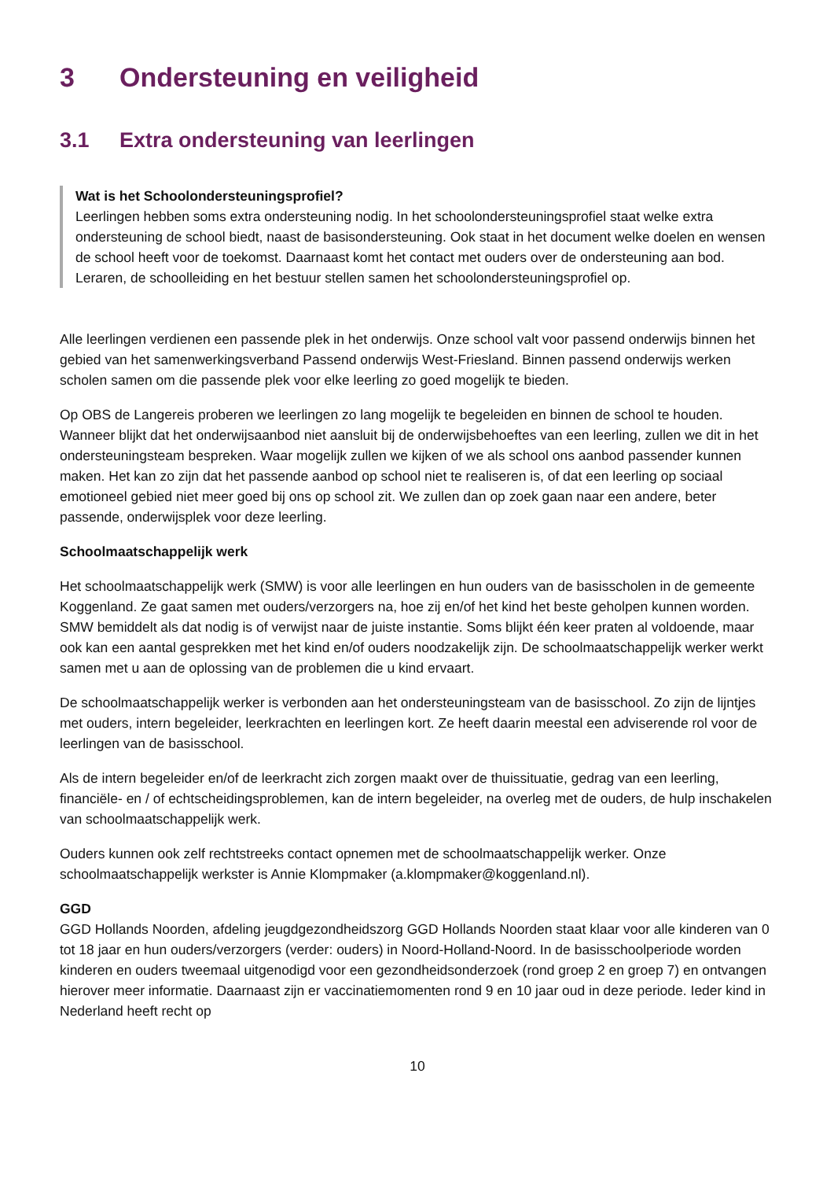3 Ondersteuning en veiligheid
3.1 Extra ondersteuning van leerlingen
Wat is het Schoolondersteuningsprofiel?
Leerlingen hebben soms extra ondersteuning nodig. In het schoolondersteuningsprofiel staat welke extra ondersteuning de school biedt, naast de basisondersteuning. Ook staat in het document welke doelen en wensen de school heeft voor de toekomst. Daarnaast komt het contact met ouders over de ondersteuning aan bod. Leraren, de schoolleiding en het bestuur stellen samen het schoolondersteuningsprofiel op.
Alle leerlingen verdienen een passende plek in het onderwijs. Onze school valt voor passend onderwijs binnen het gebied van het samenwerkingsverband Passend onderwijs West-Friesland. Binnen passend onderwijs werken scholen samen om die passende plek voor elke leerling zo goed mogelijk te bieden.
Op OBS de Langereis proberen we leerlingen zo lang mogelijk te begeleiden en binnen de school te houden. Wanneer blijkt dat het onderwijsaanbod niet aansluit bij de onderwijsbehoeftes van een leerling, zullen we dit in het ondersteuningsteam bespreken. Waar mogelijk zullen we kijken of we als school ons aanbod passender kunnen maken. Het kan zo zijn dat het passende aanbod op school niet te realiseren is, of dat een leerling op sociaal emotioneel gebied niet meer goed bij ons op school zit. We zullen dan op zoek gaan naar een andere, beter passende, onderwijsplek voor deze leerling.
Schoolmaatschappelijk werk
Het schoolmaatschappelijk werk (SMW) is voor alle leerlingen en hun ouders van de basisscholen in de gemeente Koggenland. Ze gaat samen met ouders/verzorgers na, hoe zij en/of het kind het beste geholpen kunnen worden. SMW bemiddelt als dat nodig is of verwijst naar de juiste instantie. Soms blijkt één keer praten al voldoende, maar ook kan een aantal gesprekken met het kind en/of ouders noodzakelijk zijn. De schoolmaatschappelijk werker werkt samen met u aan de oplossing van de problemen die u kind ervaart.
De schoolmaatschappelijk werker is verbonden aan het ondersteuningsteam van de basisschool. Zo zijn de lijntjes met ouders, intern begeleider, leerkrachten en leerlingen kort. Ze heeft daarin meestal een adviserende rol voor de leerlingen van de basisschool.
Als de intern begeleider en/of de leerkracht zich zorgen maakt over de thuissituatie, gedrag van een leerling, financiële- en / of echtscheidingsproblemen, kan de intern begeleider, na overleg met de ouders, de hulp inschakelen van schoolmaatschappelijk werk.
Ouders kunnen ook zelf rechtstreeks contact opnemen met de schoolmaatschappelijk werker. Onze schoolmaatschappelijk werkster is Annie Klompmaker (a.klompmaker@koggenland.nl).
GGD
GGD Hollands Noorden, afdeling jeugdgezondheidszorg GGD Hollands Noorden staat klaar voor alle kinderen van 0 tot 18 jaar en hun ouders/verzorgers (verder: ouders) in Noord-Holland-Noord. In de basisschoolperiode worden kinderen en ouders tweemaal uitgenodigd voor een gezondheidsonderzoek (rond groep 2 en groep 7) en ontvangen hierover meer informatie. Daarnaast zijn er vaccinatiemomenten rond 9 en 10 jaar oud in deze periode. Ieder kind in Nederland heeft recht op
10